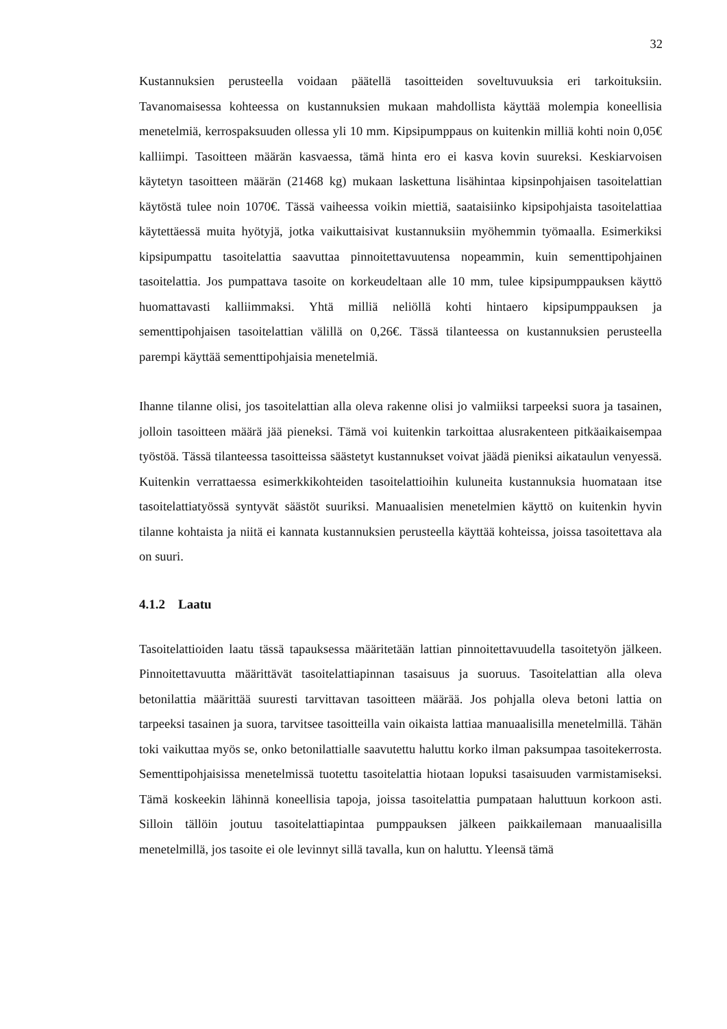32
Kustannuksien perusteella voidaan päätellä tasoitteiden soveltuvuuksia eri tarkoituksiin. Tavanomaisessa kohteessa on kustannuksien mukaan mahdollista käyttää molempia koneellisia menetelmiä, kerrospaksuuden ollessa yli 10 mm. Kipsipumppaus on kuitenkin milliä kohti noin 0,05€ kalliimpi. Tasoitteen määrän kasvaessa, tämä hinta ero ei kasva kovin suureksi. Keskiarvoisen käytetyn tasoitteen määrän (21468 kg) mukaan laskettuna lisähintaa kipsinpohjaisen tasoitelattian käytöstä tulee noin 1070€. Tässä vaiheessa voikin miettiä, saataisiinko kipsipohjaista tasoitelattiaa käytettäessä muita hyötyjä, jotka vaikuttaisivat kustannuksiin myöhemmin työmaalla. Esimerkiksi kipsipumpattu tasoitelattia saavuttaa pinnoitettavuutensa nopeammin, kuin sementtipohjainen tasoitelattia. Jos pumpattava tasoite on korkeudeltaan alle 10 mm, tulee kipsipumppauksen käyttö huomattavasti kalliimmaksi. Yhtä milliä neliöllä kohti hintaero kipsipumppauksen ja sementtipohjaisen tasoitelattian välillä on 0,26€. Tässä tilanteessa on kustannuksien perusteella parempi käyttää sementtipohjaisia menetelmiä.
Ihanne tilanne olisi, jos tasoitelattian alla oleva rakenne olisi jo valmiiksi tarpeeksi suora ja tasainen, jolloin tasoitteen määrä jää pieneksi. Tämä voi kuitenkin tarkoittaa alusrakenteen pitkäaikaisempaa työstöä. Tässä tilanteessa tasoitteissa säästetyt kustannukset voivat jäädä pieniksi aikataulun venyessä. Kuitenkin verrattaessa esimerkkikohteiden tasoitelattioihin kuluneita kustannuksia huomataan itse tasoitelattiatyössä syntyvät säästöt suuriksi. Manuaalisien menetelmien käyttö on kuitenkin hyvin tilanne kohtaista ja niitä ei kannata kustannuksien perusteella käyttää kohteissa, joissa tasoitettava ala on suuri.
4.1.2 Laatu
Tasoitelattioiden laatu tässä tapauksessa määritetään lattian pinnoitettavuudella tasoitetyön jälkeen. Pinnoitettavuutta määrittävät tasoitelattiapinnan tasaisuus ja suoruus. Tasoitelattian alla oleva betonilattia määrittää suuresti tarvittavan tasoitteen määrää. Jos pohjalla oleva betoni lattia on tarpeeksi tasainen ja suora, tarvitsee tasoitteilla vain oikaista lattiaa manuaalisilla menetelmillä. Tähän toki vaikuttaa myös se, onko betonilattialle saavutettu haluttu korko ilman paksumpaa tasoitekerrosta. Sementtipohjaisissa menetelmissä tuotettu tasoitelattia hiotaan lopuksi tasaisuuden varmistamiseksi. Tämä koskeekin lähinnä koneellisia tapoja, joissa tasoitelattia pumpataan haluttuun korkoon asti. Silloin tällöin joutuu tasoitelattiapintaa pumppauksen jälkeen paikkailemaan manuaalisilla menetelmillä, jos tasoite ei ole levinnyt sillä tavalla, kun on haluttu. Yleensä tämä